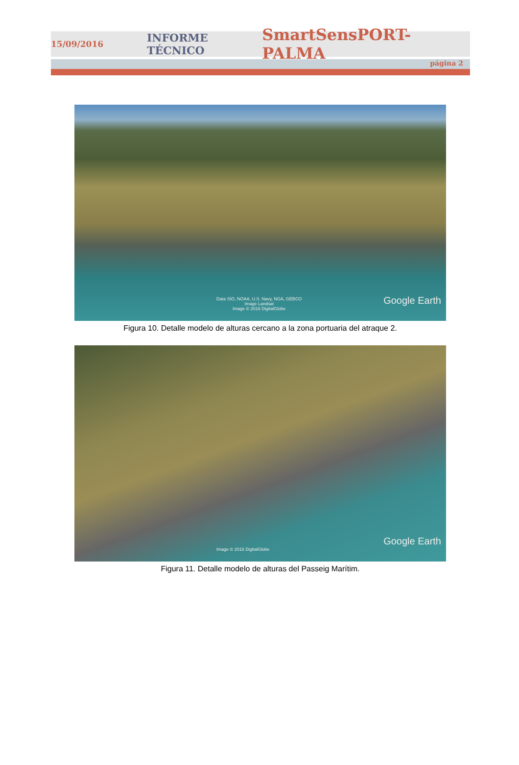15/09/2016 INFORME TÉCNICO SmartSensPORT-PALMA
página 2
Data SIO, NOAA, U.S. Navy, NGA, GEBCO
Image Landsat
Image © 2016 DigitalGlobe
Google Earth
Figura 10. Detalle modelo de alturas cercano a la zona portuaria del atraque 2.
Image © 2016 DigitalGlobe
Google Earth
Figura 11. Detalle modelo de alturas del Passeig Marítim.